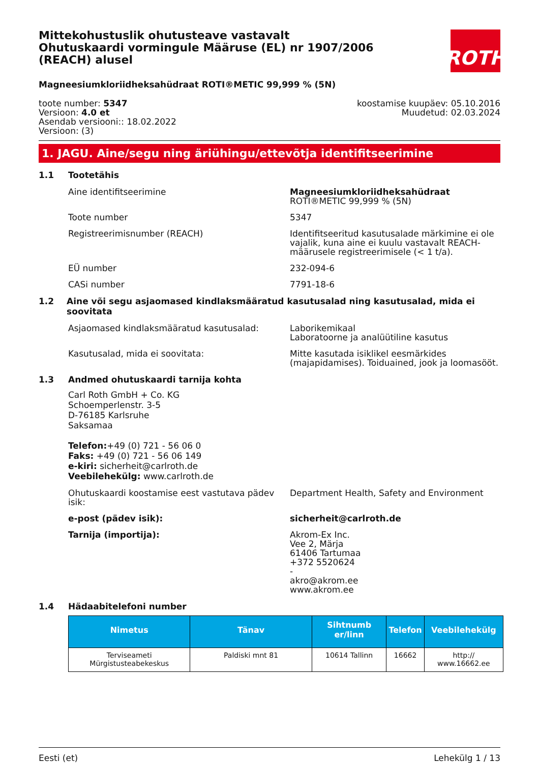Mittekohustuslik ohutusteave vastavalt Ohutuskaardi vormingule Määruse (EL) nr 1907/2006 (REACH) alusel
ROTH
Magneesiumkloriidheksahüdraat ROTI®METIC 99,999 % (5N)
toote number: 5347
Versioon: 4.0 et
Asendab versiooni:: 18.02.2022
Versioon: (3)
koostamise kuupäev: 05.10.2016
Muudetud: 02.03.2024
1. JAGU. Aine/segu ning äriühingu/ettevõtja identifitseerimine
1.1 Tootetähis
Aine identifitseerimine Magneesiumkloriidheksahüdraat ROTI®METIC 99,999 % (5N)
Toote number 5347
Registreerimisnumber (REACH) Identifitseeritud kasutusalade märkimine ei ole vajalik, kuna aine ei kuulu vastavalt REACH-määrusele registreerimisele (< 1 t/a).
EÜ number 232-094-6
CASi number 7791-18-6
1.2 Aine või segu asjaomased kindlaksmääratud kasutusalad ning kasutusalad, mida ei soovitata
Asjaomased kindlaksmääratud kasutusalad: Laborikemikaal
Laboratoorne ja analüütiline kasutus
Kasutusalad, mida ei soovitata: Mitte kasutada isiklikel eesmärkides (majapidamises). Toiduained, jook ja loomasööt.
1.3 Andmed ohutuskaardi tarnija kohta
Carl Roth GmbH + Co. KG
Schoemperlenstr. 3-5
D-76185 Karlsruhe
Saksamaa
Telefon:+49 (0) 721 - 56 06 0
Faks: +49 (0) 721 - 56 06 149
e-kiri: sicherheit@carlroth.de
Veebilehekülg: www.carlroth.de
Ohutuskaardi koostamise eest vastutava pädev isik:
Department Health, Safety and Environment
e-post (pädev isik): sicherheit@carlroth.de
Tarnija (importija): Akrom-Ex Inc.
Vee 2, Märja
61406 Tartumaa
+372 5520624
-
akro@akrom.ee
www.akrom.ee
1.4 Hädaabitelefoni number
| Nimetus | Tänav | Sihtnumb er/linn | Telefon | Veebilehekülg |
| --- | --- | --- | --- | --- |
| Terviseameti Mürgistusteabekeskus | Paldiski mnt 81 | 10614 Tallinn | 16662 | http:// www.16662.ee |
Eesti (et) Lehekülg 1 / 13